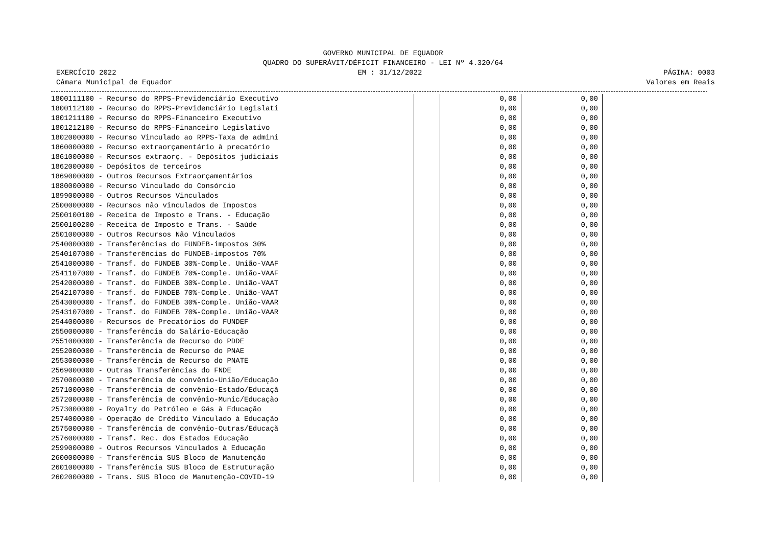GOVERNO MUNICIPAL DE EQUADOR
QUADRO DO SUPERÁVIT/DÉFICIT FINANCEIRO - LEI Nº 4.320/64
EXERCÍCIO 2022 EM : 31/12/2022 PÁGINA: 0003
Câmara Municipal de Equador Valores em Reais
| 1800111100 - Recurso do RPPS-Previdenciário Executivo | | | 0,00 | 0,00 |
| 1800112100 - Recurso do RPPS-Previdenciário Legislati | | | 0,00 | 0,00 |
| 1801211100 - Recurso do RPPS-Financeiro Executivo | | | 0,00 | 0,00 |
| 1801212100 - Recurso do RPPS-Financeiro Legislativo | | | 0,00 | 0,00 |
| 1802000000 - Recurso Vinculado ao RPPS-Taxa de admini | | | 0,00 | 0,00 |
| 1860000000 - Recurso extraorçamentário à precatório | | | 0,00 | 0,00 |
| 1861000000 - Recursos extraorç. - Depósitos judiciais | | | 0,00 | 0,00 |
| 1862000000 - Depósitos de terceiros | | | 0,00 | 0,00 |
| 1869000000 - Outros Recursos Extraorçamentários | | | 0,00 | 0,00 |
| 1880000000 - Recurso Vinculado do Consórcio | | | 0,00 | 0,00 |
| 1899000000 - Outros Recursos Vinculados | | | 0,00 | 0,00 |
| 2500000000 - Recursos não vinculados de Impostos | | | 0,00 | 0,00 |
| 2500100100 - Receita de Imposto e Trans. - Educação | | | 0,00 | 0,00 |
| 2500100200 - Receita de Imposto e Trans. - Saúde | | | 0,00 | 0,00 |
| 2501000000 - Outros Recursos Não Vinculados | | | 0,00 | 0,00 |
| 2540000000 - Transferências do FUNDEB-impostos 30% | | | 0,00 | 0,00 |
| 2540107000 - Transferências do FUNDEB-impostos 70% | | | 0,00 | 0,00 |
| 2541000000 - Transf. do FUNDEB 30%-Comple. União-VAAF | | | 0,00 | 0,00 |
| 2541107000 - Transf. do FUNDEB 70%-Comple. União-VAAF | | | 0,00 | 0,00 |
| 2542000000 - Transf. do FUNDEB 30%-Comple. União-VAAT | | | 0,00 | 0,00 |
| 2542107000 - Transf. do FUNDEB 70%-Comple. União-VAAT | | | 0,00 | 0,00 |
| 2543000000 - Transf. do FUNDEB 30%-Comple. União-VAAR | | | 0,00 | 0,00 |
| 2543107000 - Transf. do FUNDEB 70%-Comple. União-VAAR | | | 0,00 | 0,00 |
| 2544000000 - Recursos de Precatórios do FUNDEF | | | 0,00 | 0,00 |
| 2550000000 - Transferência do Salário-Educação | | | 0,00 | 0,00 |
| 2551000000 - Transferência de Recurso do PDDE | | | 0,00 | 0,00 |
| 2552000000 - Transferência de Recurso do PNAE | | | 0,00 | 0,00 |
| 2553000000 - Transferência de Recurso do PNATE | | | 0,00 | 0,00 |
| 2569000000 - Outras Transferências do FNDE | | | 0,00 | 0,00 |
| 2570000000 - Transferência de convênio-União/Educação | | | 0,00 | 0,00 |
| 2571000000 - Transferência de convênio-Estado/Educaçã | | | 0,00 | 0,00 |
| 2572000000 - Transferência de convênio-Munic/Educação | | | 0,00 | 0,00 |
| 2573000000 - Royalty do Petróleo e Gás à Educação | | | 0,00 | 0,00 |
| 2574000000 - Operação de Crédito Vinculado à Educação | | | 0,00 | 0,00 |
| 2575000000 - Transferência de convênio-Outras/Educaçã | | | 0,00 | 0,00 |
| 2576000000 - Transf. Rec. dos Estados Educação | | | 0,00 | 0,00 |
| 2599000000 - Outros Recursos Vinculados à Educação | | | 0,00 | 0,00 |
| 2600000000 - Transferência SUS Bloco de Manutenção | | | 0,00 | 0,00 |
| 2601000000 - Transferência SUS Bloco de Estruturação | | | 0,00 | 0,00 |
| 2602000000 - Trans. SUS Bloco de Manutenção-COVID-19 | | | 0,00 | 0,00 |